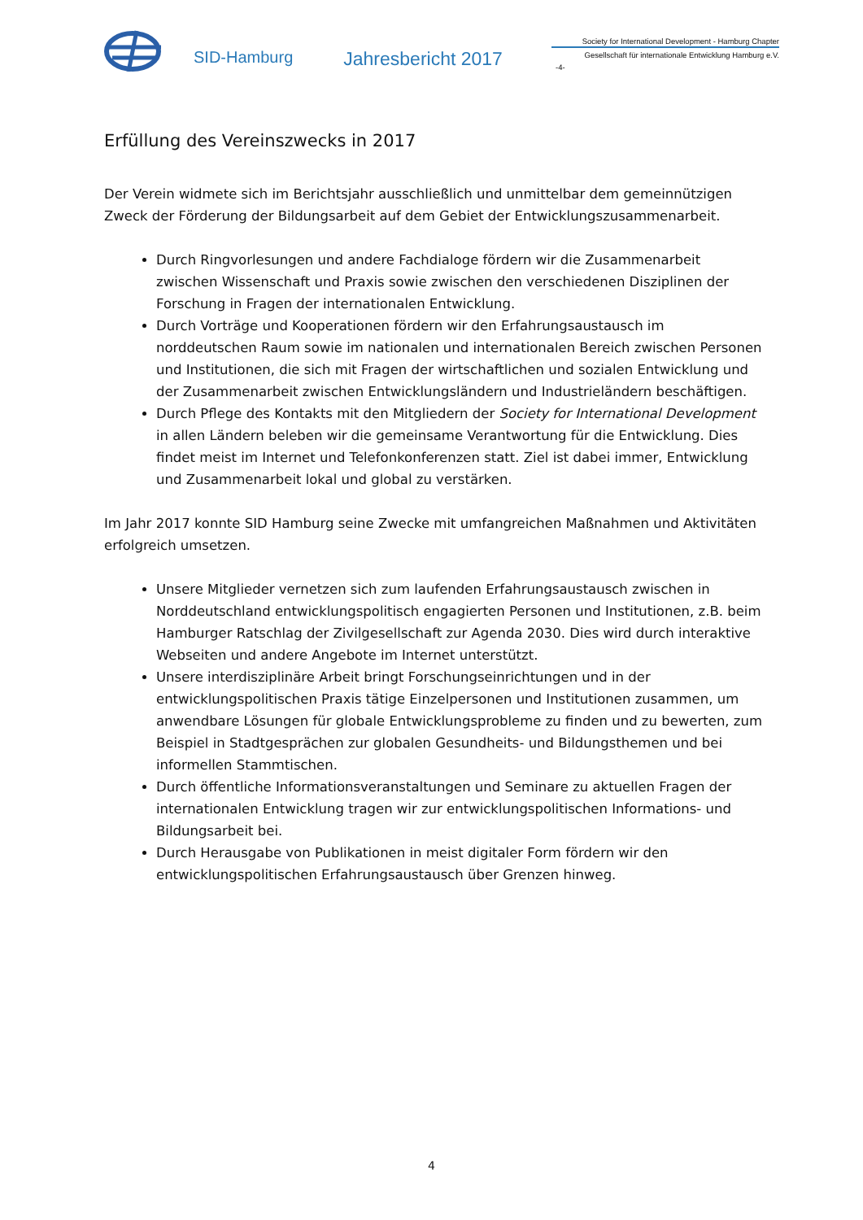SID-Hamburg
Jahresbericht 2017
Society for International Development - Hamburg Chapter
Gesellschaft für internationale Entwicklung Hamburg e.V.
-4-
Erfüllung des Vereinszwecks in 2017
Der Verein widmete sich im Berichtsjahr ausschließlich und unmittelbar dem gemeinnützigen Zweck der Förderung der Bildungsarbeit auf dem Gebiet der Entwicklungszusammenarbeit.
Durch Ringvorlesungen und andere Fachdialoge fördern wir die Zusammenarbeit zwischen Wissenschaft und Praxis sowie zwischen den verschiedenen Disziplinen der Forschung in Fragen der internationalen Entwicklung.
Durch Vorträge und Kooperationen fördern wir den Erfahrungsaustausch im norddeutschen Raum sowie im nationalen und internationalen Bereich zwischen Personen und Institutionen, die sich mit Fragen der wirtschaftlichen und sozialen Entwicklung und der Zusammenarbeit zwischen Entwicklungsländern und Industrieländern beschäftigen.
Durch Pflege des Kontakts mit den Mitgliedern der Society for International Development in allen Ländern beleben wir die gemeinsame Verantwortung für die Entwicklung. Dies findet meist im Internet und Telefonkonferenzen statt. Ziel ist dabei immer, Entwicklung und Zusammenarbeit lokal und global zu verstärken.
Im Jahr 2017 konnte SID Hamburg seine Zwecke mit umfangreichen Maßnahmen und Aktivitäten erfolgreich umsetzen.
Unsere Mitglieder vernetzen sich zum laufenden Erfahrungsaustausch zwischen in Norddeutschland entwicklungspolitisch engagierten Personen und Institutionen, z.B. beim Hamburger Ratschlag der Zivilgesellschaft zur Agenda 2030. Dies wird durch interaktive Webseiten und andere Angebote im Internet unterstützt.
Unsere interdisziplinäre Arbeit bringt Forschungseinrichtungen und in der entwicklungspolitischen Praxis tätige Einzelpersonen und Institutionen zusammen, um anwendbare Lösungen für globale Entwicklungsprobleme zu finden und zu bewerten, zum Beispiel in Stadtgesprächen zur globalen Gesundheits- und Bildungsthemen und bei informellen Stammtischen.
Durch öffentliche Informationsveranstaltungen und Seminare zu aktuellen Fragen der internationalen Entwicklung tragen wir zur entwicklungspolitischen Informations- und Bildungsarbeit bei.
Durch Herausgabe von Publikationen in meist digitaler Form fördern wir den entwicklungspolitischen Erfahrungsaustausch über Grenzen hinweg.
4